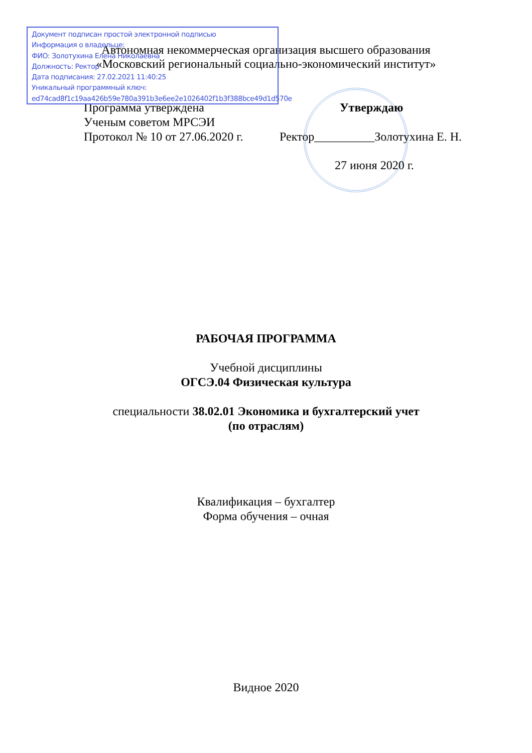Документ подписан простой электронной подписью
Информация о владельце:
ФИО: Золотухина Елена Николаевна
Должность: Ректор
Дата подписания: 27.02.2021 11:40:25
Уникальный программный ключ:
ed74cad8f1c19aa426b59e780a391b3e6ee2e1026402f1b3f388bce49d1d570e
Автономная некоммерческая организация высшего образования
«Московский региональный социально-экономический институт»
Программа утверждена Утверждаю
Ученым советом МРСЭИ
Протокол № 10 от 27.06.2020 г.
Ректор__________Золотухина Е. Н.
27 июня 2020 г.
РАБОЧАЯ ПРОГРАММА
Учебной дисциплины
ОГСЭ.04 Физическая культура
специальности 38.02.01 Экономика и бухгалтерский учет (по отраслям)
Квалификация – бухгалтер
Форма обучения – очная
Видное 2020